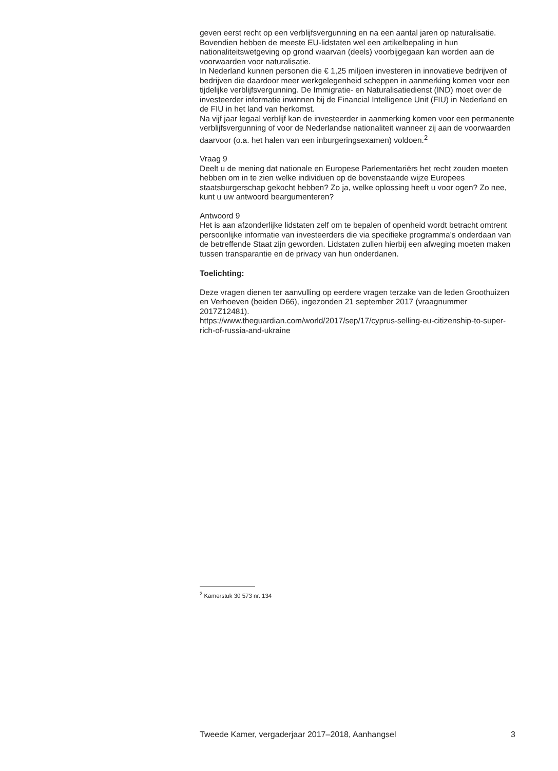geven eerst recht op een verblijfsvergunning en na een aantal jaren op naturalisatie. Bovendien hebben de meeste EU-lidstaten wel een artikelbepaling in hun nationaliteitswetgeving op grond waarvan (deels) voorbijgegaan kan worden aan de voorwaarden voor naturalisatie.
In Nederland kunnen personen die € 1,25 miljoen investeren in innovatieve bedrijven of bedrijven die daardoor meer werkgelegenheid scheppen in aanmerking komen voor een tijdelijke verblijfsvergunning. De Immigratie- en Naturalisatiedienst (IND) moet over de investeerder informatie inwinnen bij de Financial Intelligence Unit (FIU) in Nederland en de FIU in het land van herkomst.
Na vijf jaar legaal verblijf kan de investeerder in aanmerking komen voor een permanente verblijfsvergunning of voor de Nederlandse nationaliteit wanneer zij aan de voorwaarden daarvoor (o.a. het halen van een inburgeringsexamen) voldoen.<sup>2</sup>
Vraag 9
Deelt u de mening dat nationale en Europese Parlementariërs het recht zouden moeten hebben om in te zien welke individuen op de bovenstaande wijze Europees staatsburgerschap gekocht hebben? Zo ja, welke oplossing heeft u voor ogen? Zo nee, kunt u uw antwoord beargumenteren?
Antwoord 9
Het is aan afzonderlijke lidstaten zelf om te bepalen of openheid wordt betracht omtrent persoonlijke informatie van investeerders die via specifieke programma’s onderdaan van de betreffende Staat zijn geworden. Lidstaten zullen hierbij een afweging moeten maken tussen transparantie en de privacy van hun onderdanen.
Toelichting:
Deze vragen dienen ter aanvulling op eerdere vragen terzake van de leden Groothuizen en Verhoeven (beiden D66), ingezonden 21 september 2017 (vraagnummer 2017Z12481).
https://www.theguardian.com/world/2017/sep/17/cyprus-selling-eu-citizenship-to-super-rich-of-russia-and-ukraine
<sup>2</sup> Kamerstuk 30 573 nr. 134
Tweede Kamer, vergaderjaar 2017–2018, Aanhangsel 3